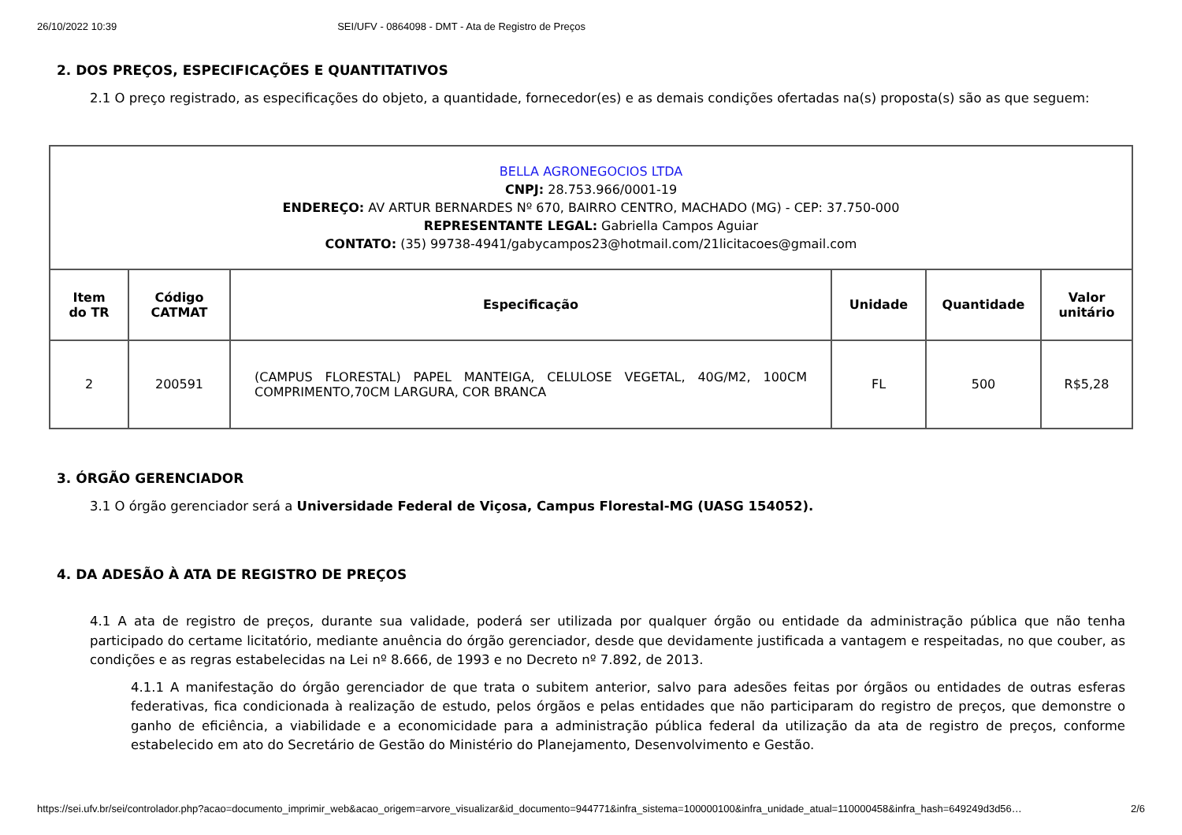26/10/2022 10:39 SEI/UFV - 0864098 - DMT - Ata de Registro de Preços
2. DOS PREÇOS, ESPECIFICAÇÕES E QUANTITATIVOS
2.1 O preço registrado, as especificações do objeto, a quantidade, fornecedor(es) e as demais condições ofertadas na(s) proposta(s) são as que seguem:
| BELLA AGRONEGOCIOS LTDA CNPJ: 28.753.966/0001-19 ENDEREÇO: AV ARTUR BERNARDES Nº 670, BAIRRO CENTRO, MACHADO (MG) - CEP: 37.750-000 REPRESENTANTE LEGAL: Gabriella Campos Aguiar CONTATO: (35) 99738-4941/gabycampos23@hotmail.com/21licitacoes@gmail.com | | | | | |
| Item do TR | Código CATMAT | Especificação | Unidade | Quantidade | Valor unitário |
| 2 | 200591 | (CAMPUS FLORESTAL) PAPEL MANTEIGA, CELULOSE VEGETAL, 40G/M2, 100CM COMPRIMENTO,70CM LARGURA, COR BRANCA | FL | 500 | R$5,28 |
3. ÓRGÃO GERENCIADOR
3.1 O órgão gerenciador será a Universidade Federal de Viçosa, Campus Florestal-MG (UASG 154052).
4. DA ADESÃO À ATA DE REGISTRO DE PREÇOS
4.1 A ata de registro de preços, durante sua validade, poderá ser utilizada por qualquer órgão ou entidade da administração pública que não tenha participado do certame licitatório, mediante anuência do órgão gerenciador, desde que devidamente justificada a vantagem e respeitadas, no que couber, as condições e as regras estabelecidas na Lei nº 8.666, de 1993 e no Decreto nº 7.892, de 2013.
4.1.1 A manifestação do órgão gerenciador de que trata o subitem anterior, salvo para adesões feitas por órgãos ou entidades de outras esferas federativas, fica condicionada à realização de estudo, pelos órgãos e pelas entidades que não participaram do registro de preços, que demonstre o ganho de eficiência, a viabilidade e a economicidade para a administração pública federal da utilização da ata de registro de preços, conforme estabelecido em ato do Secretário de Gestão do Ministério do Planejamento, Desenvolvimento e Gestão.
https://sei.ufv.br/sei/controlador.php?acao=documento_imprimir_web&acao_origem=arvore_visualizar&id_documento=944771&infra_sistema=100000100&infra_unidade_atual=110000458&infra_hash=649249d3d56… 2/6